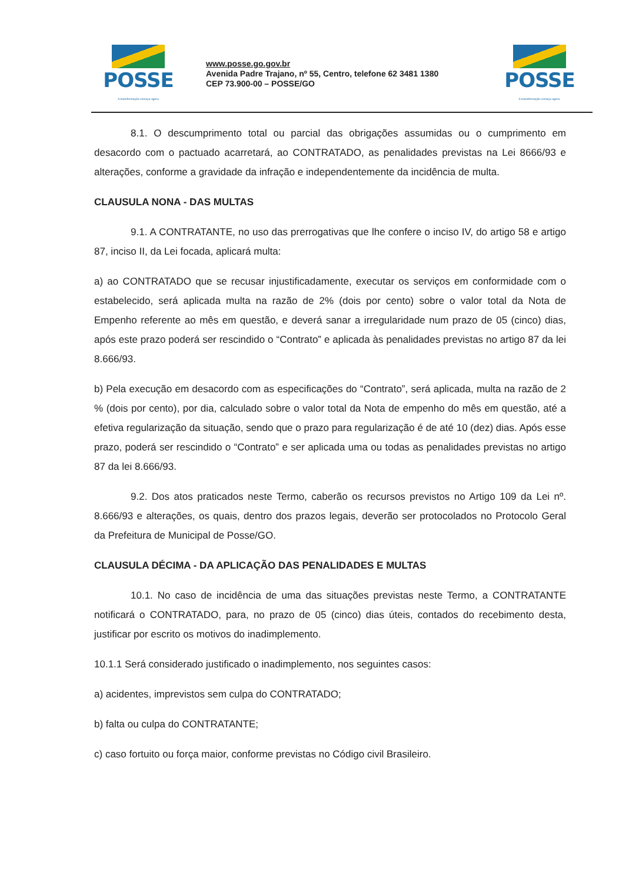POSSE
A transformação começa agora
www.posse.go.gov.br
Avenida Padre Trajano, nº 55, Centro, telefone 62 3481 1380
CEP 73.900-00 – POSSE/GO
POSSE
A transformação começa agora.
8.1. O descumprimento total ou parcial das obrigações assumidas ou o cumprimento em desacordo com o pactuado acarretará, ao CONTRATADO, as penalidades previstas na Lei 8666/93 e alterações, conforme a gravidade da infração e independentemente da incidência de multa.
CLAUSULA NONA - DAS MULTAS
9.1. A CONTRATANTE, no uso das prerrogativas que lhe confere o inciso IV, do artigo 58 e artigo 87, inciso II, da Lei focada, aplicará multa:
a) ao CONTRATADO que se recusar injustificadamente, executar os serviços em conformidade com o estabelecido, será aplicada multa na razão de 2% (dois por cento) sobre o valor total da Nota de Empenho referente ao mês em questão, e deverá sanar a irregularidade num prazo de 05 (cinco) dias, após este prazo poderá ser rescindido o “Contrato” e aplicada às penalidades previstas no artigo 87 da lei 8.666/93.
b) Pela execução em desacordo com as especificações do “Contrato”, será aplicada, multa na razão de 2 % (dois por cento), por dia, calculado sobre o valor total da Nota de empenho do mês em questão, até a efetiva regularização da situação, sendo que o prazo para regularização é de até 10 (dez) dias. Após esse prazo, poderá ser rescindido o “Contrato” e ser aplicada uma ou todas as penalidades previstas no artigo 87 da lei 8.666/93.
9.2. Dos atos praticados neste Termo, caberão os recursos previstos no Artigo 109 da Lei nº. 8.666/93 e alterações, os quais, dentro dos prazos legais, deverão ser protocolados no Protocolo Geral da Prefeitura de Municipal de Posse/GO.
CLAUSULA DÉCIMA - DA APLICAÇÃO DAS PENALIDADES E MULTAS
10.1. No caso de incidência de uma das situações previstas neste Termo, a CONTRATANTE notificará o CONTRATADO, para, no prazo de 05 (cinco) dias úteis, contados do recebimento desta, justificar por escrito os motivos do inadimplemento.
10.1.1 Será considerado justificado o inadimplemento, nos seguintes casos:
a) acidentes, imprevistos sem culpa do CONTRATADO;
b) falta ou culpa do CONTRATANTE;
c) caso fortuito ou força maior, conforme previstas no Código civil Brasileiro.